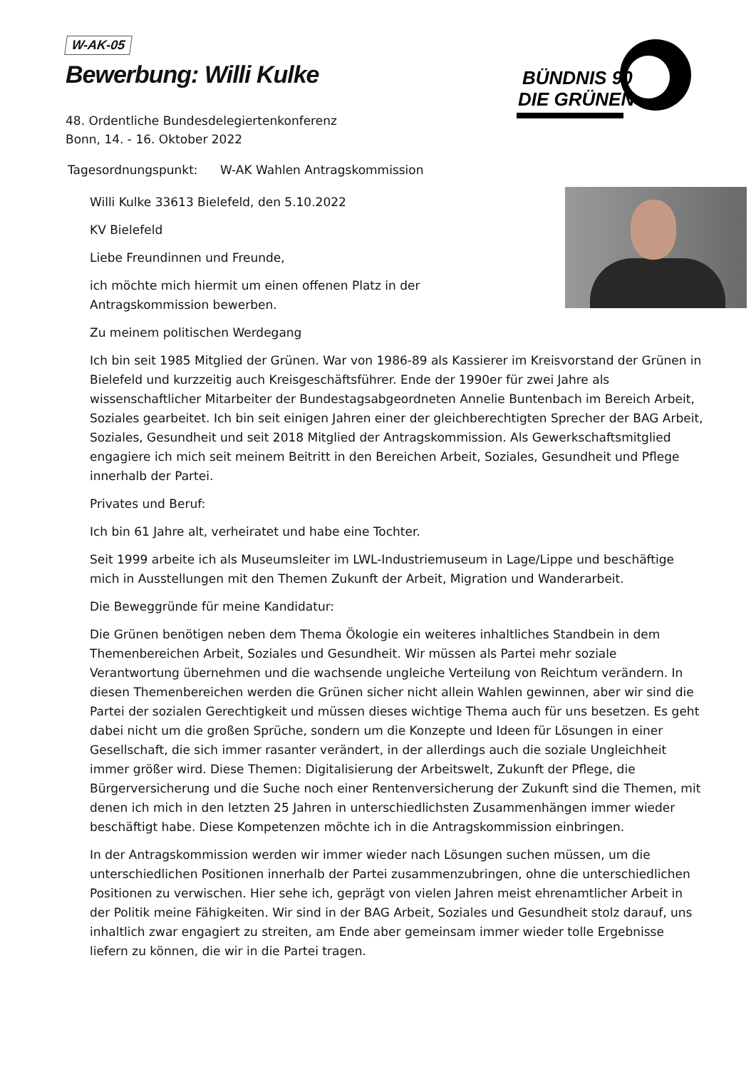W-AK-05
Bewerbung: Willi Kulke
BÜNDNIS 90
DIE GRÜNEN
48. Ordentliche Bundesdelegiertenkonferenz
Bonn, 14. - 16. Oktober 2022
Tagesordnungspunkt: W-AK Wahlen Antragskommission
Willi Kulke 33613 Bielefeld, den 5.10.2022
KV Bielefeld
Liebe Freundinnen und Freunde,
ich möchte mich hiermit um einen offenen Platz in der
Antragskommission bewerben.
Zu meinem politischen Werdegang
Ich bin seit 1985 Mitglied der Grünen. War von 1986-89 als Kassierer im Kreisvorstand der Grünen in Bielefeld und kurzzeitig auch Kreisgeschäftsführer. Ende der 1990er für zwei Jahre als wissenschaftlicher Mitarbeiter der Bundestagsabgeordneten Annelie Buntenbach im Bereich Arbeit, Soziales gearbeitet. Ich bin seit einigen Jahren einer der gleichberechtigten Sprecher der BAG Arbeit, Soziales, Gesundheit und seit 2018 Mitglied der Antragskommission. Als Gewerkschaftsmitglied engagiere ich mich seit meinem Beitritt in den Bereichen Arbeit, Soziales, Gesundheit und Pflege innerhalb der Partei.
Privates und Beruf:
Ich bin 61 Jahre alt, verheiratet und habe eine Tochter.
Seit 1999 arbeite ich als Museumsleiter im LWL-Industriemuseum in Lage/Lippe und beschäftige mich in Ausstellungen mit den Themen Zukunft der Arbeit, Migration und Wanderarbeit.
Die Beweggründe für meine Kandidatur:
Die Grünen benötigen neben dem Thema Ökologie ein weiteres inhaltliches Standbein in dem Themenbereichen Arbeit, Soziales und Gesundheit. Wir müssen als Partei mehr soziale Verantwortung übernehmen und die wachsende ungleiche Verteilung von Reichtum verändern. In diesen Themenbereichen werden die Grünen sicher nicht allein Wahlen gewinnen, aber wir sind die Partei der sozialen Gerechtigkeit und müssen dieses wichtige Thema auch für uns besetzen. Es geht dabei nicht um die großen Sprüche, sondern um die Konzepte und Ideen für Lösungen in einer Gesellschaft, die sich immer rasanter verändert, in der allerdings auch die soziale Ungleichheit immer größer wird. Diese Themen: Digitalisierung der Arbeitswelt, Zukunft der Pflege, die Bürgerversicherung und die Suche noch einer Rentenversicherung der Zukunft sind die Themen, mit denen ich mich in den letzten 25 Jahren in unterschiedlichsten Zusammenhängen immer wieder beschäftigt habe. Diese Kompetenzen möchte ich in die Antragskommission einbringen.
In der Antragskommission werden wir immer wieder nach Lösungen suchen müssen, um die unterschiedlichen Positionen innerhalb der Partei zusammenzubringen, ohne die unterschiedlichen Positionen zu verwischen. Hier sehe ich, geprägt von vielen Jahren meist ehrenamtlicher Arbeit in der Politik meine Fähigkeiten. Wir sind in der BAG Arbeit, Soziales und Gesundheit stolz darauf, uns inhaltlich zwar engagiert zu streiten, am Ende aber gemeinsam immer wieder tolle Ergebnisse liefern zu können, die wir in die Partei tragen.